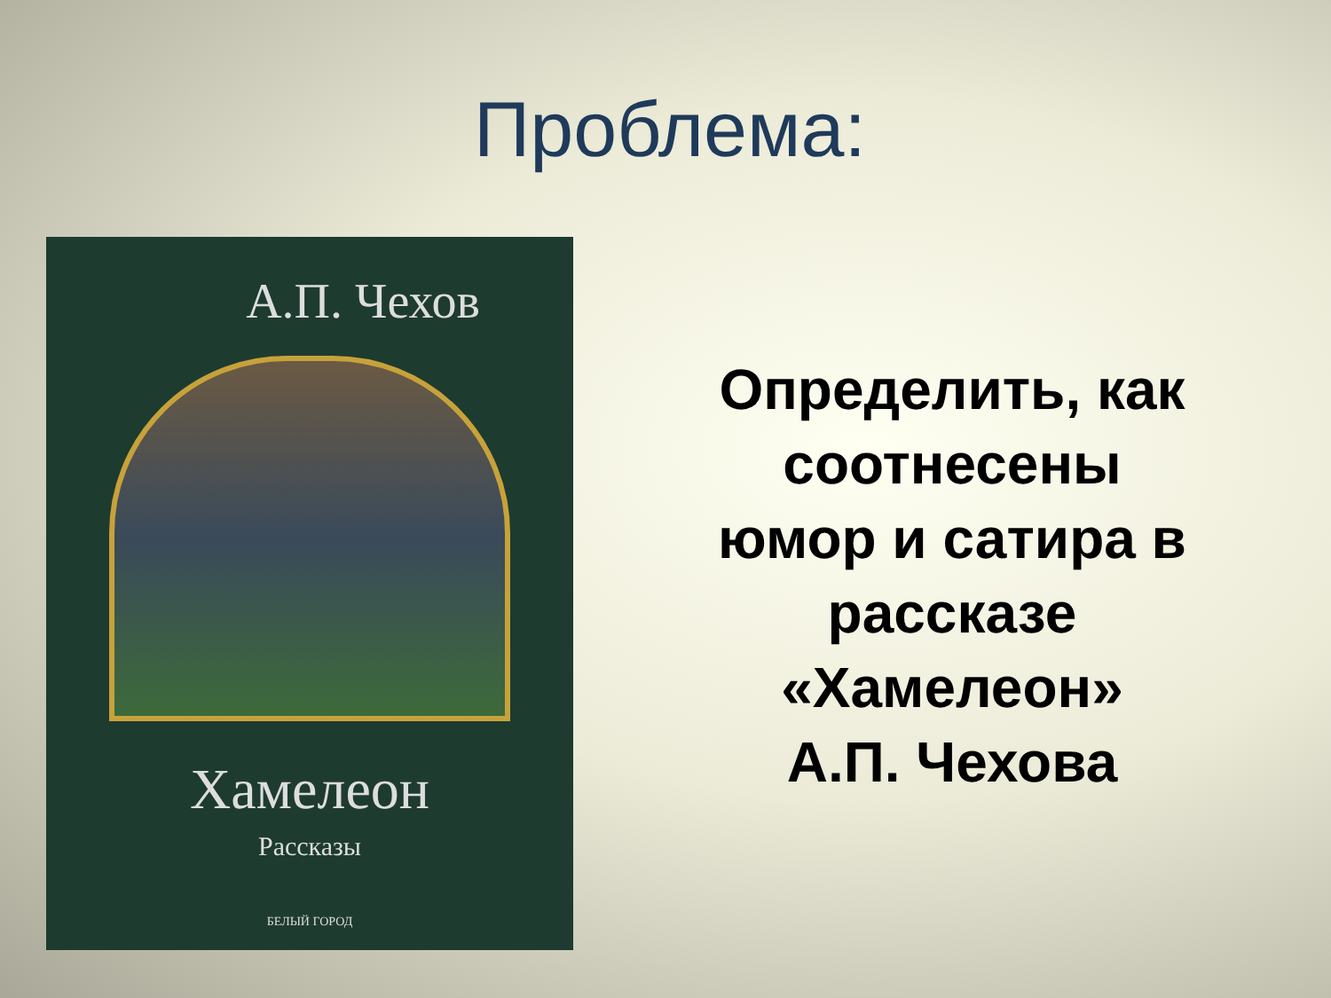Проблема:
А.П. Чехов
Хамелеон
Рассказы
БЕЛЫЙ ГОРОД
Определить, как
соотнесены
юмор и сатира в
рассказе
«Хамелеон»
А.П. Чехова